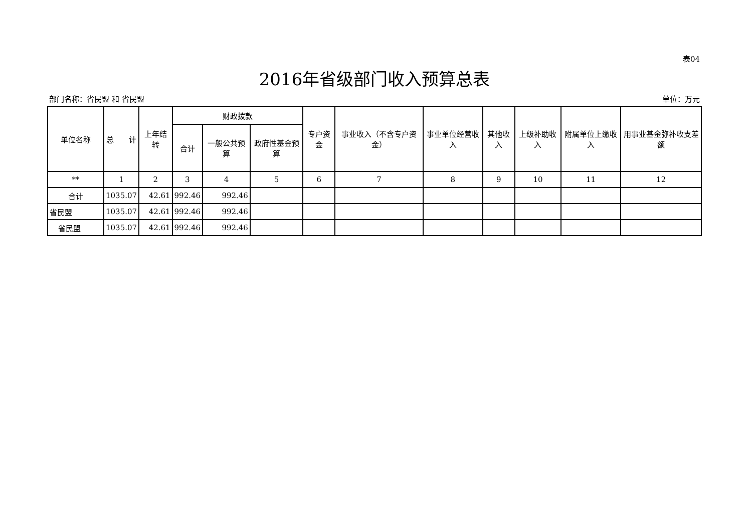表04
2016年省级部门收入预算总表
部门名称：省民盟 和 省民盟 单位：万元
| 单位名称 | 总 计 | 上年结转 | 财政拨款 | | | 专户资金 | 事业收入（不含专户资金） | 事业单位经营收入 | 其他收入 | 上级补助收入 | 附属单位上缴收入 | 用事业基金弥补收支差额 |
| --- | --- | --- | --- | --- | --- | --- | --- | --- | --- | --- | --- | --- |
| | | | 合计 | 一般公共预算 | 政府性基金预算 | | | | | | | |
| ** | 1 | 2 | 3 | 4 | 5 | 6 | 7 | 8 | 9 | 10 | 11 | 12 |
| 合计 | 1035.07 | 42.61 | 992.46 | 992.46 | | | | | | | | |
| 省民盟 | 1035.07 | 42.61 | 992.46 | 992.46 | | | | | | | | |
| 省民盟 | 1035.07 | 42.61 | 992.46 | 992.46 | | | | | | | | |